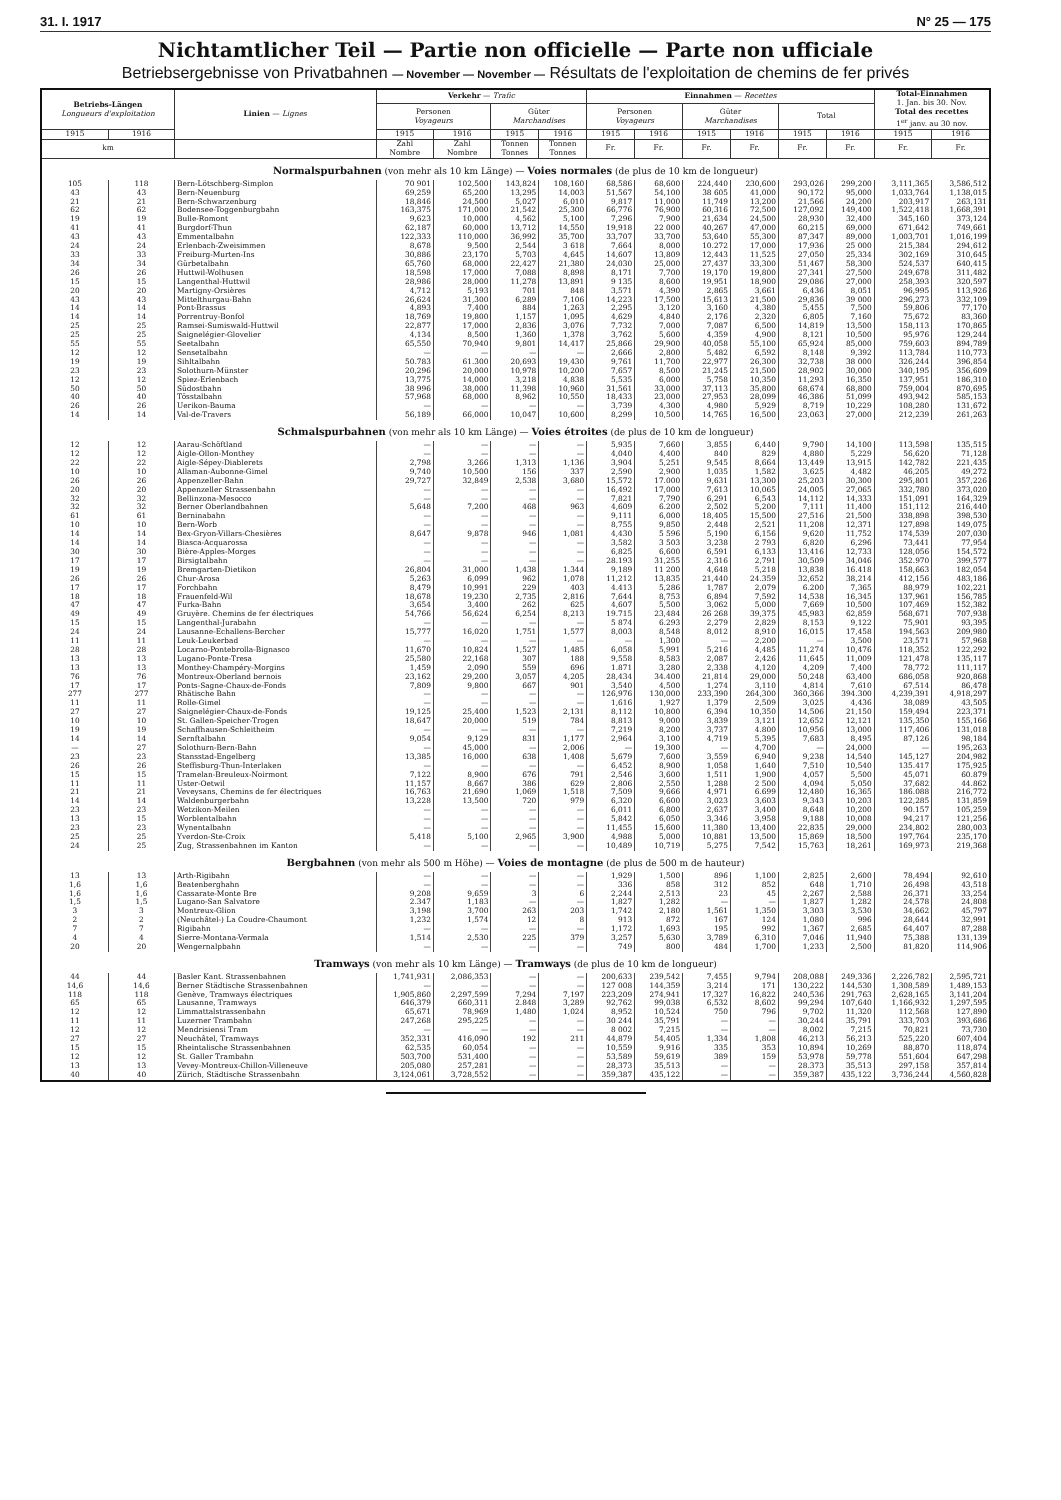31. I. 1917 N° 25 — 175
Nichtamtlicher Teil — Partie non officielle — Parte non ufficiale
Betriebsergebnisse von Privatbahnen — November — November — Résultats de l'exploitation de chemins de fer privés
| Betriebs-Längen Longueurs d'exploitation | | Linien — Lignes | Verkehr — Trafic | | | | Einnahmen — Recettes | | | | | | Total-Einnahmen 1. Jan. bis 30. Nov. Total des recettes 1<sup>er</sup> janv. au 30 nov. | |
| --- | --- | --- | --- | --- | --- | --- | --- | --- | --- | --- | --- | --- | --- | --- |
| | | | Personen Voyageurs | | Güter Marchandises | | Personen Voyageurs | | Güter Marchandises | | Total | | | |
| 1915 | 1916 | | 1915 | 1916 | 1915 | 1916 | 1915 | 1916 | 1915 | 1916 | 1915 | 1916 | 1915 | 1916 |
| km | | | Zahl Nombre | Zahl Nombre | Tonnen Tonnes | Tonnen Tonnes | Fr. | Fr. | Fr. | Fr. | Fr. | Fr. | Fr. | Fr. |
| Normalspurbahnen (von mehr als 10 km Länge) — Voies normales (de plus de 10 km de longueur) | | | | | | | | | | | | | | |
| 105 | 118 | Bern-Lötschberg-Simplon | 70 901 | 102,500 | 143,824 | 108,160 | 68,586 | 68,600 | 224,440 | 230,600 | 293,026 | 299,200 | 3,111,365 | 3,586,512 |
| 43 | 43 | Bern-Neuenburg | 69,259 | 65,200 | 13,295 | 14,003 | 51,567 | 54,100 | 38 605 | 41,000 | 90,172 | 95,000 | 1,033,764 | 1,138,015 |
| 21 | 21 | Bern-Schwarzenburg | 18,846 | 24,500 | 5,027 | 6,010 | 9,817 | 11,000 | 11,749 | 13,200 | 21,566 | 24,200 | 203,917 | 263,131 |
| 62 | 62 | Bodensee-Toggenburgbahn | 163,375 | 171,000 | 21,542 | 25,300 | 66,776 | 76,900 | 60,316 | 72,500 | 127,092 | 149,400 | 1,522,418 | 1,668,391 |
| 19 | 19 | Bulle-Romont | 9,623 | 10,000 | 4,562 | 5,100 | 7,296 | 7,900 | 21,634 | 24,500 | 28,930 | 32,400 | 345,160 | 373,124 |
| 41 | 41 | Burgdorf-Thun | 62,187 | 60,000 | 13,712 | 14,550 | 19,918 | 22 000 | 40,267 | 47,000 | 60,215 | 69,000 | 671,642 | 749,661 |
| 43 | 43 | Emmentalbahn | 122,333 | 110,000 | 36,992 | 35,700 | 33,707 | 33,700 | 53,640 | 55,300 | 87,347 | 89,000 | 1,003,701 | 1,016,199 |
| 24 | 24 | Erlenbach-Zweisimmen | 8,678 | 9,500 | 2,544 | 3 618 | 7,664 | 8,000 | 10.272 | 17,000 | 17,936 | 25 000 | 215,384 | 294,612 |
| 33 | 33 | Freiburg-Murten-Ins | 30,886 | 23,170 | 5,703 | 4,645 | 14,607 | 13,809 | 12,443 | 11,525 | 27,050 | 25,334 | 302,169 | 310,645 |
| 34 | 34 | Gürbetalbahn | 65,760 | 68,000 | 22,427 | 21,380 | 24,030 | 25,000 | 27,437 | 33,300 | 51,467 | 58,300 | 524,537 | 640,415 |
| 26 | 26 | Huttwil-Wolhusen | 18,598 | 17,000 | 7,088 | 8,898 | 8,171 | 7,700 | 19,170 | 19,800 | 27,341 | 27,500 | 249,678 | 311,482 |
| 15 | 15 | Langenthal-Huttwil | 28,986 | 28,000 | 11,278 | 13,891 | 9 135 | 8,600 | 19,951 | 18,900 | 29,086 | 27,000 | 258,393 | 320,597 |
| 20 | 20 | Martigny-Orsières | 4,712 | 5,193 | 701 | 848 | 3,571 | 4,390 | 2,865 | 3,661 | 6,436 | 8,051 | 96,995 | 113,926 |
| 43 | 43 | Mittelthurgau-Bahn | 26,624 | 31,300 | 6,289 | 7,106 | 14,223 | 17,500 | 15,613 | 21,500 | 29,836 | 39 000 | 296,273 | 332,109 |
| 14 | 14 | Pont-Brassus | 4,893 | 7,400 | 884 | 1,263 | 2,295 | 3,120 | 3,160 | 4,380 | 5,455 | 7,500 | 59,806 | 77,170 |
| 14 | 14 | Porrentruy-Bonfol | 18,769 | 19,800 | 1,157 | 1,095 | 4,629 | 4,840 | 2,176 | 2,320 | 6,805 | 7,160 | 75,672 | 83,360 |
| 25 | 25 | Ramsei-Sumiswald-Huttwil | 22,877 | 17,000 | 2,836 | 3,076 | 7,732 | 7,000 | 7,087 | 6,500 | 14,819 | 13,500 | 158,113 | 170,865 |
| 25 | 25 | Saignelégier-Glovelier | 4,134 | 8,500 | 1,360 | 1,378 | 3,762 | 5,600 | 4,359 | 4,900 | 8,121 | 10,500 | 95,976 | 129,244 |
| 55 | 55 | Seetalbahn | 65,550 | 70,940 | 9,801 | 14,417 | 25,866 | 29,900 | 40,058 | 55,100 | 65,924 | 85,000 | 759,603 | 894,789 |
| 12 | 12 | Sensetalbahn | — | — | — | — | 2,666 | 2,800 | 5,482 | 6,592 | 8,148 | 9,392 | 113,784 | 110,773 |
| 19 | 19 | Sihltalbahn | 50.783 | 61.300 | 20,693 | 19,430 | 9,761 | 11,700 | 22,977 | 26,300 | 32,738 | 38 000 | 326,244 | 396,854 |
| 23 | 23 | Solothurn-Münster | 20,296 | 20,000 | 10,978 | 10,200 | 7,657 | 8,500 | 21,245 | 21,500 | 28,902 | 30,000 | 340,195 | 356,609 |
| 12 | 12 | Spiez-Erlenbach | 13,775 | 14,000 | 3,218 | 4,838 | 5,535 | 6,000 | 5,758 | 10,350 | 11,293 | 16,350 | 137,951 | 186,310 |
| 50 | 50 | Südostbahn | 38 996 | 38,000 | 11,398 | 10,960 | 31,561 | 33,000 | 37,113 | 35,800 | 68,674 | 68,800 | 759,004 | 870,695 |
| 40 | 40 | Tösstalbahn | 57,968 | 68,000 | 8,962 | 10,550 | 18,433 | 23,000 | 27,953 | 28,099 | 46,386 | 51,099 | 493,942 | 585,153 |
| 26 | 26 | Uerikon-Bauma | — | — | — | — | 3,739 | 4,300 | 4,980 | 5,929 | 8,719 | 10,229 | 108,280 | 131,672 |
| 14 | 14 | Val-de-Travers | 56,189 | 66,000 | 10,047 | 10,600 | 8,299 | 10,500 | 14,765 | 16,500 | 23,063 | 27,000 | 212,239 | 261,263 |
| Schmalspurbahnen (von mehr als 10 km Länge) — Voies étroites (de plus de 10 km de longueur) | | | | | | | | | | | | | | |
| 12 | 12 | Aarau-Schöftland | — | — | — | — | 5,935 | 7,660 | 3,855 | 6,440 | 9,790 | 14,100 | 113,598 | 135,515 |
| 12 | 12 | Aigle-Ollon-Monthey | — | — | — | — | 4,040 | 4,400 | 840 | 829 | 4,880 | 5,229 | 56,620 | 71,128 |
| 22 | 22 | Aigle-Sépey-Diablerets | 2,798 | 3,266 | 1,313 | 1,136 | 3,904 | 5,251 | 9,545 | 8,664 | 13,449 | 13,915 | 142,782 | 221,435 |
| 10 | 10 | Allaman-Aubonne-Gimel | 9,740 | 10,500 | 156 | 337 | 2,590 | 2,900 | 1,035 | 1,582 | 3,625 | 4,482 | 46,205 | 49,272 |
| 26 | 26 | Appenzeller-Bahn | 29,727 | 32,849 | 2,538 | 3,680 | 15,572 | 17.000 | 9,631 | 13,300 | 25,203 | 30,300 | 295,801 | 357,226 |
| 20 | 20 | Appenzeller Strassenbahn | — | — | — | — | 16,492 | 17,000 | 7,613 | 10,065 | 24,005 | 27,065 | 332,780 | 373,020 |
| 32 | 32 | Bellinzona-Mesocco | — | — | — | — | 7,821 | 7,790 | 6,291 | 6,543 | 14,112 | 14,333 | 151,091 | 164,329 |
| 32 | 32 | Berner Oberlandbahnen | 5,648 | 7,200 | 468 | 963 | 4,609 | 6.200 | 2,502 | 5,200 | 7,111 | 11,400 | 151,112 | 216,440 |
| 61 | 61 | Berninabahn | — | — | — | — | 9,111 | 6,000 | 18,405 | 15,500 | 27,516 | 21,500 | 338,898 | 398,530 |
| 10 | 10 | Bern-Worb | — | — | — | — | 8,755 | 9,850 | 2,448 | 2,521 | 11,208 | 12,371 | 127,898 | 149,075 |
| 14 | 14 | Bex-Gryon-Villars-Chesières | 8,647 | 9,878 | 946 | 1,081 | 4,430 | 5 596 | 5,190 | 6,156 | 9,620 | 11,752 | 174,539 | 207,030 |
| 14 | 14 | Biasca-Acquarossa | — | — | — | — | 3,582 | 3 503 | 3,238 | 2 793 | 6,820 | 6,296 | 73,441 | 77,954 |
| 30 | 30 | Bière-Apples-Morges | — | — | — | — | 6,825 | 6,600 | 6,591 | 6,133 | 13,416 | 12,733 | 128,056 | 154,572 |
| 17 | 17 | Birsigtalbahn | — | — | — | — | 28.193 | 31,255 | 2,316 | 2,791 | 30,509 | 34,046 | 352.970 | 399,577 |
| 19 | 19 | Bremgarten-Dietikon | 26,804 | 31,000 | 1,438 | 1.344 | 9,189 | 11 200 | 4,648 | 5,218 | 13,838 | 16.418 | 158,663 | 182,054 |
| 26 | 26 | Chur-Arosa | 5,263 | 6,099 | 962 | 1,078 | 11,212 | 13,835 | 21,440 | 24.359 | 32,652 | 38,214 | 412,156 | 483,186 |
| 17 | 17 | Forchbahn | 8,479 | 10,991 | 229 | 403 | 4.413 | 5,286 | 1,787 | 2,079 | 6.200 | 7,365 | 88,979 | 102,221 |
| 18 | 18 | Frauenfeld-Wil | 18,678 | 19,230 | 2,735 | 2,816 | 7,644 | 8,753 | 6,894 | 7,592 | 14,538 | 16,345 | 137,961 | 156,785 |
| 47 | 47 | Furka-Bahn | 3,654 | 3,400 | 262 | 625 | 4,607 | 5,500 | 3,062 | 5,000 | 7,669 | 10,500 | 107,469 | 152,382 |
| 49 | 49 | Gruyère. Chemins de fer électriques | 54,766 | 56,624 | 6,254 | 8,213 | 19.715 | 23,484 | 26 268 | 39,375 | 45,983 | 62,859 | 568,671 | 707,938 |
| 15 | 15 | Langenthal-Jurabahn | — | — | — | — | 5 874 | 6.293 | 2,279 | 2,829 | 8,153 | 9,122 | 75,901 | 93,395 |
| 24 | 24 | Lausanne-Echallens-Bercher | 15,777 | 16,020 | 1,751 | 1,577 | 8,003 | 8,548 | 8,012 | 8,910 | 16,015 | 17,458 | 194,563 | 209,980 |
| 11 | 11 | Leuk-Leukerbad | — | — | — | — | — | 1,300 | — | 2,200 | — | 3,500 | 23,571 | 57,968 |
| 28 | 28 | Locarno-Pontebrolla-Bignasco | 11,670 | 10,824 | 1,527 | 1,485 | 6,058 | 5,991 | 5,216 | 4,485 | 11,274 | 10,476 | 118,352 | 122,292 |
| 13 | 13 | Lugano-Ponte-Tresa | 25,580 | 22,168 | 307 | 188 | 9,558 | 8,583 | 2,087 | 2,426 | 11,645 | 11,009 | 121,478 | 135,117 |
| 13 | 13 | Monthey-Champéry-Morgins | 1,459 | 2,090 | 559 | 696 | 1.871 | 3,280 | 2,338 | 4,120 | 4,209 | 7,400 | 78,772 | 111,117 |
| 76 | 76 | Montreux-Oberland bernois | 23,162 | 29,200 | 3,057 | 4,205 | 28,434 | 34.400 | 21,814 | 29,000 | 50,248 | 63,400 | 686,058 | 920,868 |
| 17 | 17 | Ponts-Sagne-Chaux-de-Fonds | 7,809 | 9,800 | 667 | 901 | 3,540 | 4,500 | 1,274 | 3,110 | 4,814 | 7,610 | 67,514 | 86,478 |
| 277 | 277 | Rhätische Bahn | — | — | — | — | 126,976 | 130,000 | 233,390 | 264,300 | 360,366 | 394.300 | 4,239,391 | 4,918,297 |
| 11 | 11 | Rolle-Gimel | — | — | — | — | 1,616 | 1,927 | 1,379 | 2,509 | 3,025 | 4,436 | 38,089 | 43,505 |
| 27 | 27 | Saignelégier-Chaux-de-Fonds | 19,125 | 25,400 | 1,523 | 2,131 | 8,112 | 10,800 | 6,394 | 10,350 | 14,506 | 21,150 | 159,494 | 223,371 |
| 10 | 10 | St. Gallen-Speicher-Trogen | 18,647 | 20,000 | 519 | 784 | 8,813 | 9,000 | 3,839 | 3,121 | 12,652 | 12,121 | 135,350 | 155,166 |
| 19 | 19 | Schaffhausen-Schleitheim | — | — | — | — | 7,219 | 8,200 | 3,737 | 4.800 | 10,956 | 13,000 | 117,406 | 131,018 |
| 14 | 14 | Sernftalbahn | 9,054 | 9,129 | 831 | 1,177 | 2,964 | 3,100 | 4,719 | 5,395 | 7,683 | 8,495 | 87,126 | 98,184 |
| — | 27 | Solothurn-Bern-Bahn | — | 45,000 | — | 2,006 | — | 19,300 | — | 4,700 | — | 24,000 | — | 195,263 |
| 23 | 23 | Stansstad-Engelberg | 13,385 | 16,000 | 638 | 1,408 | 5,679 | 7,600 | 3,559 | 6,940 | 9,238 | 14,540 | 145,127 | 204,982 |
| 26 | 26 | Steffisburg-Thun-Interlaken | — | — | — | — | 6,452 | 8,900 | 1,058 | 1,640 | 7,510 | 10,540 | 135.417 | 175,925 |
| 15 | 15 | Tramelan-Breuleux-Noirmont | 7,122 | 8,900 | 676 | 791 | 2,546 | 3,600 | 1,511 | 1,900 | 4,057 | 5,500 | 45,071 | 60.879 |
| 11 | 11 | Uster-Oetwil | 11,157 | 8,667 | 386 | 629 | 2,806 | 2,550 | 1,288 | 2 500 | 4,094 | 5,050 | 37,682 | 44.862 |
| 21 | 21 | Veveysans, Chemins de fer électriques | 16,763 | 21,690 | 1,069 | 1,518 | 7,509 | 9,666 | 4,971 | 6.699 | 12,480 | 16,365 | 186.088 | 216,772 |
| 14 | 14 | Waldenburgerbahn | 13,228 | 13,500 | 720 | 979 | 6,320 | 6,600 | 3,023 | 3,603 | 9,343 | 10,203 | 122,285 | 131,859 |
| 23 | 23 | Wetzikon-Meilen | — | — | — | — | 6,011 | 6,800 | 2,637 | 3,400 | 8,648 | 10,200 | 90.157 | 105,259 |
| 13 | 15 | Worblentalbahn | — | — | — | — | 5,842 | 6,050 | 3,346 | 3,958 | 9,188 | 10,008 | 94,217 | 121,256 |
| 23 | 23 | Wynentalbahn | — | — | — | — | 11,455 | 15,600 | 11,380 | 13,400 | 22,835 | 29,000 | 234,802 | 280,003 |
| 25 | 25 | Yverdon-Ste-Croix | 5,418 | 5,100 | 2,965 | 3,900 | 4,988 | 5,000 | 10,881 | 13,500 | 15,869 | 18,500 | 197,764 | 235,170 |
| 24 | 25 | Zug, Strassenbahnen im Kanton | — | — | — | — | 10,489 | 10,719 | 5,275 | 7,542 | 15,763 | 18,261 | 169,973 | 219,368 |
| Bergbahnen (von mehr als 500 m Höhe) — Voies de montagne (de plus de 500 m de hauteur) | | | | | | | | | | | | | | |
| 13 | 13 | Arth-Rigibahn | — | — | — | — | 1,929 | 1,500 | 896 | 1,100 | 2,825 | 2,600 | 78,494 | 92,610 |
| 1,6 | 1,6 | Beatenberghahn | — | — | — | — | 336 | 858 | 312 | 852 | 648 | 1,710 | 26,498 | 43,518 |
| 1,6 | 1,6 | Cassarate-Monte Bre | 9,208 | 9,659 | 3 | 6 | 2,244 | 2,513 | 23 | 45 | 2,267 | 2,588 | 26,371 | 33,254 |
| 1,5 | 1,5 | Lugano-San Salvatore | 2.347 | 1,183 | — | — | 1,827 | 1,282 | — | — | 1,827 | 1,282 | 24,578 | 24,808 |
| 3 | 3 | Montreux-Glion | 3,198 | 3,700 | 263 | 203 | 1,742 | 2,180 | 1,561 | 1,350 | 3,303 | 3,530 | 34,662 | 45,797 |
| 2 | 2 | (Neuchâtel-) La Coudre-Chaumont | 1,232 | 1,574 | 12 | 8 | 913 | 872 | 167 | 124 | 1,080 | 996 | 28,644 | 32,991 |
| 7 | 7 | Rigibahn | — | — | — | — | 1,172 | 1,693 | 195 | 992 | 1,367 | 2,685 | 64,407 | 87,288 |
| 4 | 4 | Sierre-Montana-Vermala | 1,514 | 2,530 | 225 | 379 | 3,257 | 5,630 | 3,789 | 6,310 | 7,046 | 11,940 | 75,388 | 131,139 |
| 20 | 20 | Wengernalpbahn | — | — | — | — | 749 | 800 | 484 | 1,700 | 1,233 | 2,500 | 81,820 | 114,906 |
| Tramways (von mehr als 10 km Länge) — Tramways (de plus de 10 km de longueur) | | | | | | | | | | | | | | |
| 44 | 44 | Basler Kant. Strassenbahnen | 1,741,931 | 2,086,353 | — | — | 200,633 | 239,542 | 7,455 | 9,794 | 208,088 | 249,336 | 2,226,782 | 2,595,721 |
| 14,6 | 14,6 | Berner Städtische Strassenbahnen | — | — | — | — | 127 008 | 144,359 | 3,214 | 171 | 130,222 | 144,530 | 1,308,589 | 1,489,153 |
| 118 | 118 | Genève, Tramways électriques | 1,905,860 | 2,297,599 | 7,294 | 7,197 | 223,209 | 274,941 | 17,327 | 16,822 | 240,536 | 291,763 | 2,628,165 | 3,141,204 |
| 65 | 65 | Lausanne, Tramways | 646,379 | 660,311 | 2.848 | 3,289 | 92,762 | 99,038 | 6,532 | 8,602 | 99,294 | 107,640 | 1,166,932 | 1,297,595 |
| 12 | 12 | Limmattalstrassenbahn | 65,671 | 78,969 | 1,480 | 1,024 | 8,952 | 10,524 | 750 | 796 | 9,702 | 11,320 | 112,568 | 127,890 |
| 11 | 11 | Luzerner Trambahn | 247,268 | 295,225 | — | — | 30 244 | 35,791 | — | — | 30,244 | 35,791 | 333,703 | 393,686 |
| 12 | 12 | Mendrisiensi Tram | — | — | — | — | 8 002 | 7,215 | — | — | 8,002 | 7,215 | 70,821 | 73,730 |
| 27 | 27 | Neuchâtel, Tramways | 352,331 | 416,090 | 192 | 211 | 44,879 | 54,405 | 1,334 | 1,808 | 46,213 | 56,213 | 525,220 | 607,404 |
| 15 | 15 | Rheintalische Strassenbahnen | 62,535 | 60,054 | — | — | 10,559 | 9,916 | 335 | 353 | 10,894 | 10,269 | 88,870 | 118,874 |
| 12 | 12 | St. Galler Trambahn | 503,700 | 531,400 | — | — | 53,589 | 59,619 | 389 | 159 | 53,978 | 59,778 | 551,604 | 647,298 |
| 13 | 13 | Vevey-Montreux-Chillon-Villeneuve | 205,080 | 257,281 | — | — | 28,373 | 35,513 | — | — | 28.373 | 35,513 | 297,158 | 357,814 |
| 40 | 40 | Zürich, Städtische Strassenbahn | 3,124,061 | 3,728,552 | — | — | 359,387 | 435,122 | — | — | 359,387 | 435,122 | 3,736,244 | 4,560,828 |